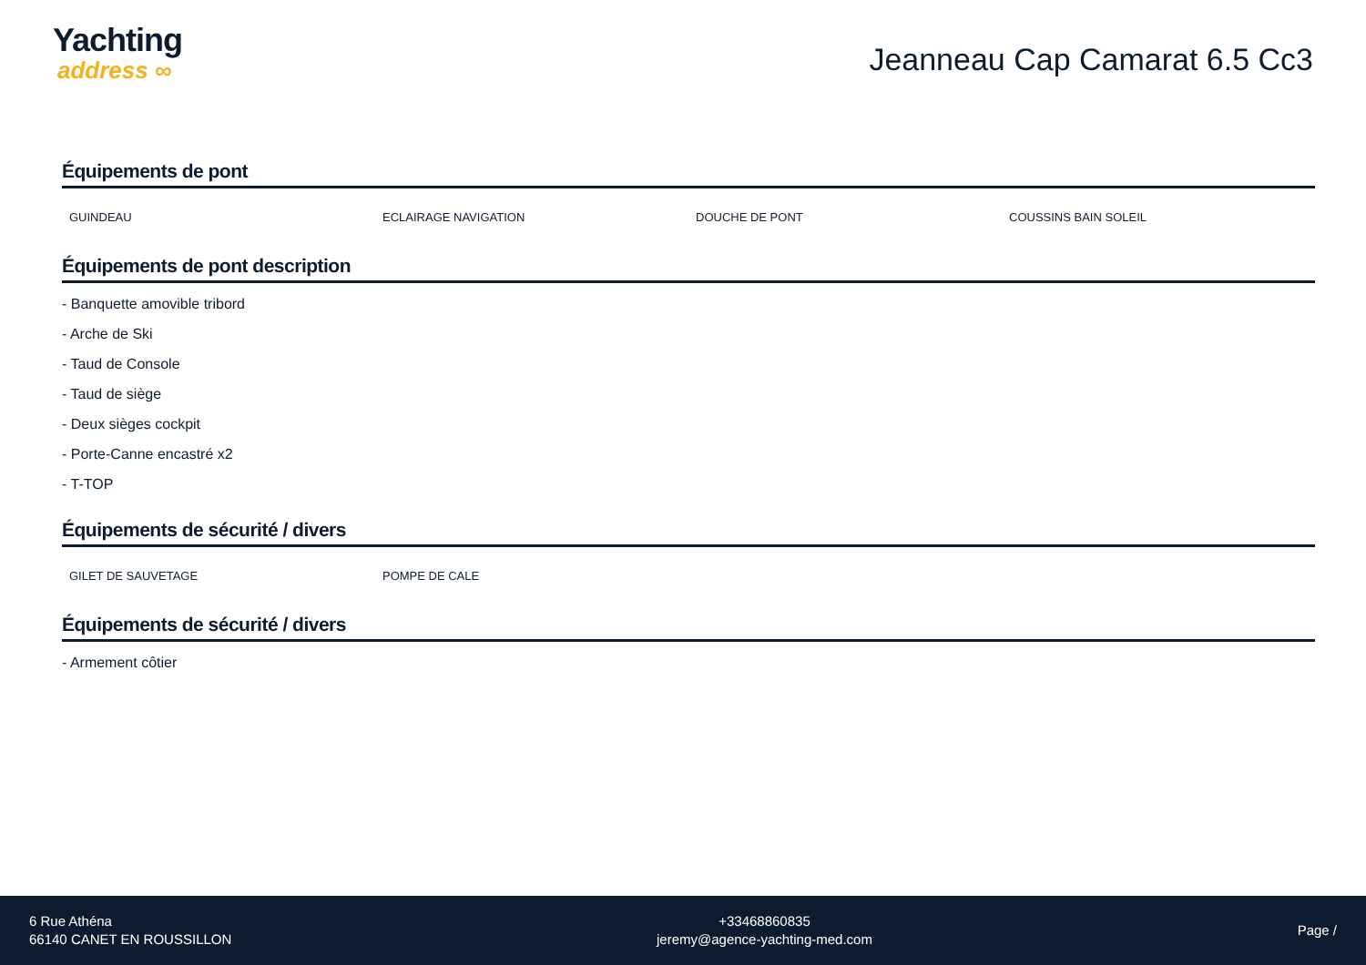Yachting
address ∞
Jeanneau Cap Camarat 6.5 Cc3
Équipements de pont
| GUINDEAU | ECLAIRAGE NAVIGATION | DOUCHE DE PONT | COUSSINS BAIN SOLEIL |
Équipements de pont description
- Banquette amovible tribord
- Arche de Ski
- Taud de Console
- Taud de siège
- Deux sièges cockpit
- Porte-Canne encastré x2
- T-TOP
Équipements de sécurité / divers
| GILET DE SAUVETAGE | POMPE DE CALE | | |
Équipements de sécurité / divers
- Armement côtier
6 Rue Athéna
66140 CANET EN ROUSSILLON
+33468860835
jeremy@agence-yachting-med.com
Page /